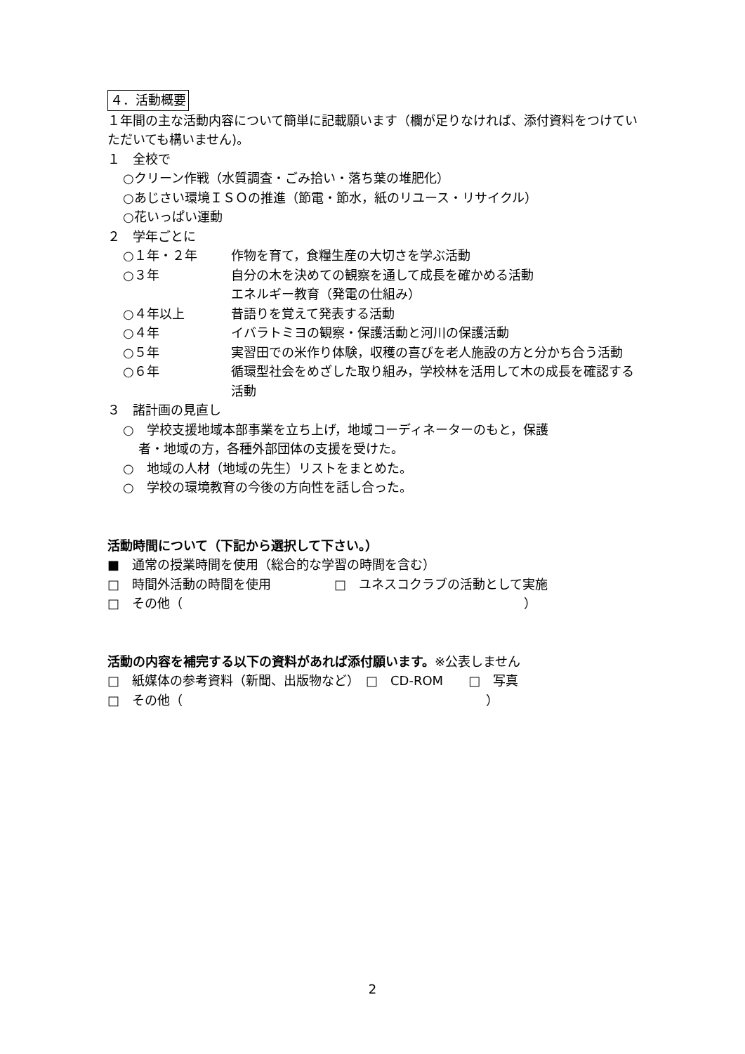４．活動概要
１年間の主な活動内容について簡単に記載願います（欄が足りなければ、添付資料をつけていただいても構いません)。
１　全校で
○クリーン作戦（水質調査・ごみ拾い・落ち葉の堆肥化）
○あじさい環境ＩＳＯの推進（節電・節水，紙のリユース・リサイクル）
○花いっぱい運動
２　学年ごとに
○１年・２年 作物を育て，食糧生産の大切さを学ぶ活動
○３年 自分の木を決めての観察を通して成長を確かめる活動
エネルギー教育（発電の仕組み）
○４年以上 昔語りを覚えて発表する活動
○４年 イバラトミヨの観察・保護活動と河川の保護活動
○５年 実習田での米作り体験，収穫の喜びを老人施設の方と分かち合う活動
○６年 循環型社会をめざした取り組み，学校林を活用して木の成長を確認する活動
３　諸計画の見直し
○　学校支援地域本部事業を立ち上げ，地域コーディネーターのもと，保護
者・地域の方，各種外部団体の支援を受けた。
○　地域の人材（地域の先生）リストをまとめた。
○　学校の環境教育の今後の方向性を話し合った。
活動時間について（下記から選択して下さい。）
■　通常の授業時間を使用（総合的な学習の時間を含む）
□　時間外活動の時間を使用　　　　　□　ユネスコクラブの活動として実施
□　その他（　　　　　　　　　　　　　　　　　　　　　　　　　　　）
活動の内容を補完する以下の資料があれば添付願います。※公表しません
□　紙媒体の参考資料（新聞、出版物など）　□　CD-ROM　　□　写真
□　その他（　　　　　　　　　　　　　　　　　　　　　　　　）
2